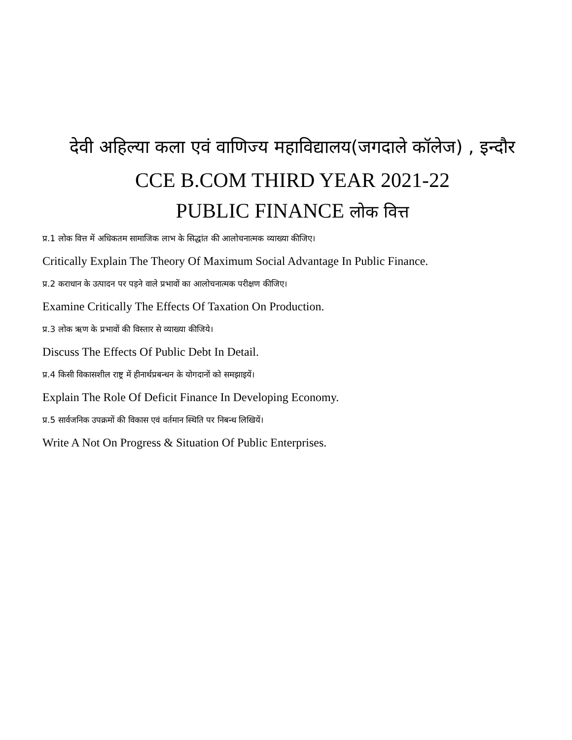देवी अहिल्या कला एवं वाणिज्य महाविद्यालय(जगदाले कॉलेज) , इन्दौर
CCE B.COM THIRD YEAR 2021-22
PUBLIC FINANCE लोक वित्त
प्र.1 लोक वित्त में अधिकतम सामाजिक लाभ के सिद्धांत की आलोचनात्मक व्याख्या कीजिए।
Critically Explain The Theory Of Maximum Social Advantage In Public Finance.
प्र.2 कराधान के उत्पादन पर पड़ने वाले प्रभावों का आलोचनात्मक परीक्षण कीजिए।
Examine Critically The Effects Of Taxation On Production.
प्र.3 लोक ऋण के प्रभावों की विस्तार से व्याख्या कीजिये।
Discuss The Effects Of Public Debt In Detail.
प्र.4 किसी विकासशील राष्ट्र में हीनार्थप्रबन्धन के योगदानों को समझाइयें।
Explain The Role Of Deficit Finance In Developing Economy.
प्र.5 सार्वजनिक उपक्रमों की विकास एवं वर्तमान स्थिति पर निबन्ध लिखियें।
Write A Not On Progress & Situation Of Public Enterprises.